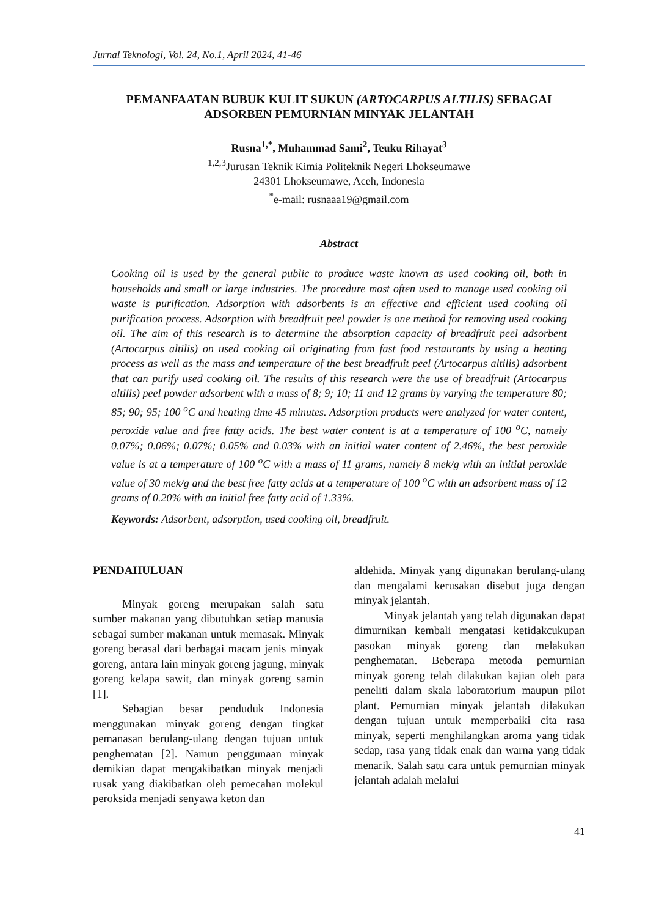Jurnal Teknologi, Vol. 24, No.1, April 2024, 41-46
PEMANFAATAN BUBUK KULIT SUKUN (ARTOCARPUS ALTILIS) SEBAGAI ADSORBEN PEMURNIAN MINYAK JELANTAH
Rusna<sup>1,*</sup>, Muhammad Sami<sup>2</sup>, Teuku Rihayat<sup>3</sup>
<sup>1,2,3</sup>Jurusan Teknik Kimia Politeknik Negeri Lhokseumawe
24301 Lhokseumawe, Aceh, Indonesia
<sup>*</sup> e-mail: rusnaaa19@gmail.com
Abstract
Cooking oil is used by the general public to produce waste known as used cooking oil, both in households and small or large industries. The procedure most often used to manage used cooking oil waste is purification. Adsorption with adsorbents is an effective and efficient used cooking oil purification process. Adsorption with breadfruit peel powder is one method for removing used cooking oil. The aim of this research is to determine the absorption capacity of breadfruit peel adsorbent (Artocarpus altilis) on used cooking oil originating from fast food restaurants by using a heating process as well as the mass and temperature of the best breadfruit peel (Artocarpus altilis) adsorbent that can purify used cooking oil. The results of this research were the use of breadfruit (Artocarpus altilis) peel powder adsorbent with a mass of 8; 9; 10; 11 and 12 grams by varying the temperature 80; 85; 90; 95; 100 <sup>o</sup>C and heating time 45 minutes. Adsorption products were analyzed for water content, peroxide value and free fatty acids. The best water content is at a temperature of 100 <sup>o</sup>C, namely 0.07%; 0.06%; 0.07%; 0.05% and 0.03% with an initial water content of 2.46%, the best peroxide value is at a temperature of 100 <sup>o</sup>C with a mass of 11 grams, namely 8 mek/g with an initial peroxide value of 30 mek/g and the best free fatty acids at a temperature of 100 <sup>o</sup>C with an adsorbent mass of 12 grams of 0.20% with an initial free fatty acid of 1.33%.
Keywords: Adsorbent, adsorption, used cooking oil, breadfruit.
PENDAHULUAN
Minyak goreng merupakan salah satu sumber makanan yang dibutuhkan setiap manusia sebagai sumber makanan untuk memasak. Minyak goreng berasal dari berbagai macam jenis minyak goreng, antara lain minyak goreng jagung, minyak goreng kelapa sawit, dan minyak goreng samin [1].
Sebagian besar penduduk Indonesia menggunakan minyak goreng dengan tingkat pemanasan berulang-ulang dengan tujuan untuk penghematan [2]. Namun penggunaan minyak demikian dapat mengakibatkan minyak menjadi rusak yang diakibatkan oleh pemecahan molekul peroksida menjadi senyawa keton dan
aldehida. Minyak yang digunakan berulang-ulang dan mengalami kerusakan disebut juga dengan minyak jelantah.
Minyak jelantah yang telah digunakan dapat dimurnikan kembali mengatasi ketidakcukupan pasokan minyak goreng dan melakukan penghematan. Beberapa metoda pemurnian minyak goreng telah dilakukan kajian oleh para peneliti dalam skala laboratorium maupun pilot plant. Pemurnian minyak jelantah dilakukan dengan tujuan untuk memperbaiki cita rasa minyak, seperti menghilangkan aroma yang tidak sedap, rasa yang tidak enak dan warna yang tidak menarik. Salah satu cara untuk pemurnian minyak jelantah adalah melalui
41